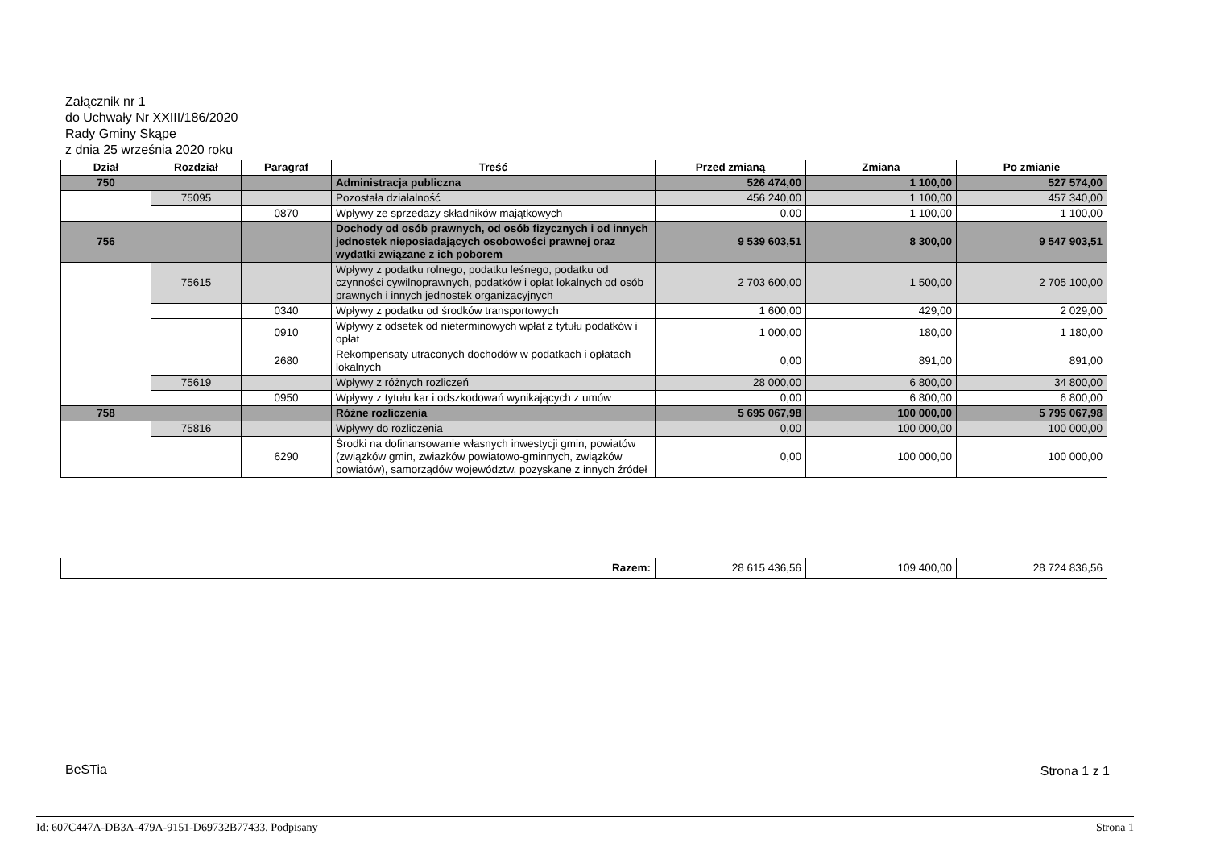Załącznik nr 1
do Uchwały Nr XXIII/186/2020
Rady Gminy Skąpe
z dnia 25 września 2020 roku
| Dział | Rozdział | Paragraf | Treść | Przed zmianą | Zmiana | Po zmianie |
| --- | --- | --- | --- | --- | --- | --- |
| 750 | | | Administracja publiczna | 526 474,00 | 1 100,00 | 527 574,00 |
| | 75095 | | Pozostała działalność | 456 240,00 | 1 100,00 | 457 340,00 |
| | | 0870 | Wpływy ze sprzedaży składników majątkowych | 0,00 | 1 100,00 | 1 100,00 |
| 756 | | | Dochody od osób prawnych, od osób fizycznych i od innych jednostek nieposiadających osobowości prawnej oraz wydatki związane z ich poborem | 9 539 603,51 | 8 300,00 | 9 547 903,51 |
| | 75615 | | Wpływy z podatku rolnego, podatku leśnego, podatku od czynności cywilnoprawnych, podatków i opłat lokalnych od osób prawnych i innych jednostek organizacyjnych | 2 703 600,00 | 1 500,00 | 2 705 100,00 |
| | | 0340 | Wpływy z podatku od środków transportowych | 1 600,00 | 429,00 | 2 029,00 |
| | | 0910 | Wpływy z odsetek od nieterminowych wpłat z tytułu podatków i opłat | 1 000,00 | 180,00 | 1 180,00 |
| | | 2680 | Rekompensaty utraconych dochodów w podatkach i opłatach lokalnych | 0,00 | 891,00 | 891,00 |
| | 75619 | | Wpływy z różnych rozliczeń | 28 000,00 | 6 800,00 | 34 800,00 |
| | | 0950 | Wpływy z tytułu kar i odszkodowań wynikających z umów | 0,00 | 6 800,00 | 6 800,00 |
| 758 | | | Różne rozliczenia | 5 695 067,98 | 100 000,00 | 5 795 067,98 |
| | 75816 | | Wpływy do rozliczenia | 0,00 | 100 000,00 | 100 000,00 |
| | | 6290 | Środki na dofinansowanie własnych inwestycji gmin, powiatów (związków gmin, zwiazków powiatowo-gminnych, związków powiatów), samorządów województw, pozyskane z innych źródeł | 0,00 | 100 000,00 | 100 000,00 |
| Razem: | 28 615 436,56 | 109 400,00 | 28 724 836,56 |
BeSTia Strona 1 z 1
Id: 607C447A-DB3A-479A-9151-D69732B77433. Podpisany
Strona 1